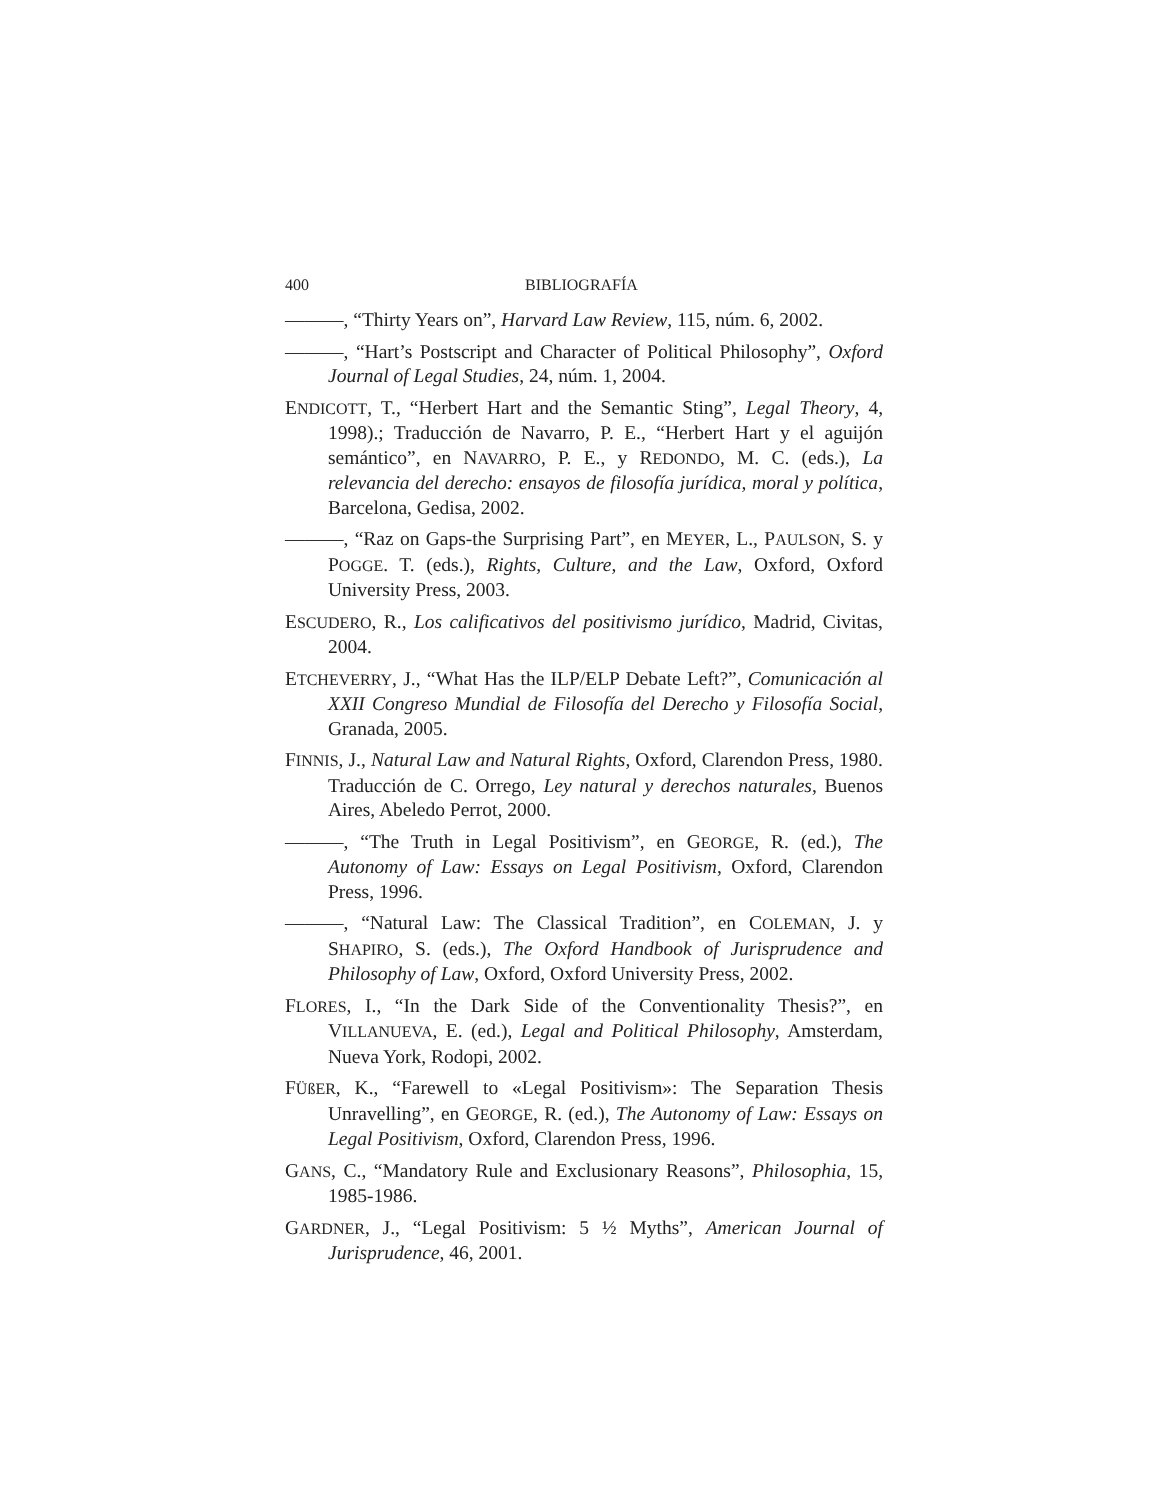400 BIBLIOGRAFÍA
———, “Thirty Years on”, Harvard Law Review, 115, núm. 6, 2002.
———, “Hart’s Postscript and Character of Political Philosophy”, Oxford Journal of Legal Studies, 24, núm. 1, 2004.
ENDICOTT, T., “Herbert Hart and the Semantic Sting”, Legal Theory, 4, 1998).; Traducción de Navarro, P. E., “Herbert Hart y el aguijón semántico”, en NAVARRO, P. E., y REDONDO, M. C. (eds.), La relevancia del derecho: ensayos de filosofía jurídica, moral y política, Barcelona, Gedisa, 2002.
———, “Raz on Gaps-the Surprising Part”, en MEYER, L., PAULSON, S. y POGGE. T. (eds.), Rights, Culture, and the Law, Oxford, Oxford University Press, 2003.
ESCUDERO, R., Los calificativos del positivismo jurídico, Madrid, Civitas, 2004.
ETCHEVERRY, J., “What Has the ILP/ELP Debate Left?”, Comunicación al XXII Congreso Mundial de Filosofía del Derecho y Filosofía Social, Granada, 2005.
FINNIS, J., Natural Law and Natural Rights, Oxford, Clarendon Press, 1980. Traducción de C. Orrego, Ley natural y derechos naturales, Buenos Aires, Abeledo Perrot, 2000.
———, “The Truth in Legal Positivism”, en GEORGE, R. (ed.), The Autonomy of Law: Essays on Legal Positivism, Oxford, Clarendon Press, 1996.
———, “Natural Law: The Classical Tradition”, en COLEMAN, J. y SHAPIRO, S. (eds.), The Oxford Handbook of Jurisprudence and Philosophy of Law, Oxford, Oxford University Press, 2002.
FLORES, I., “In the Dark Side of the Conventionality Thesis?”, en VILLANUEVA, E. (ed.), Legal and Political Philosophy, Amsterdam, Nueva York, Rodopi, 2002.
FÜßER, K., “Farewell to «Legal Positivism»: The Separation Thesis Unravelling”, en GEORGE, R. (ed.), The Autonomy of Law: Essays on Legal Positivism, Oxford, Clarendon Press, 1996.
GANS, C., “Mandatory Rule and Exclusionary Reasons”, Philosophia, 15, 1985-1986.
GARDNER, J., “Legal Positivism: 5 ½ Myths”, American Journal of Jurisprudence, 46, 2001.